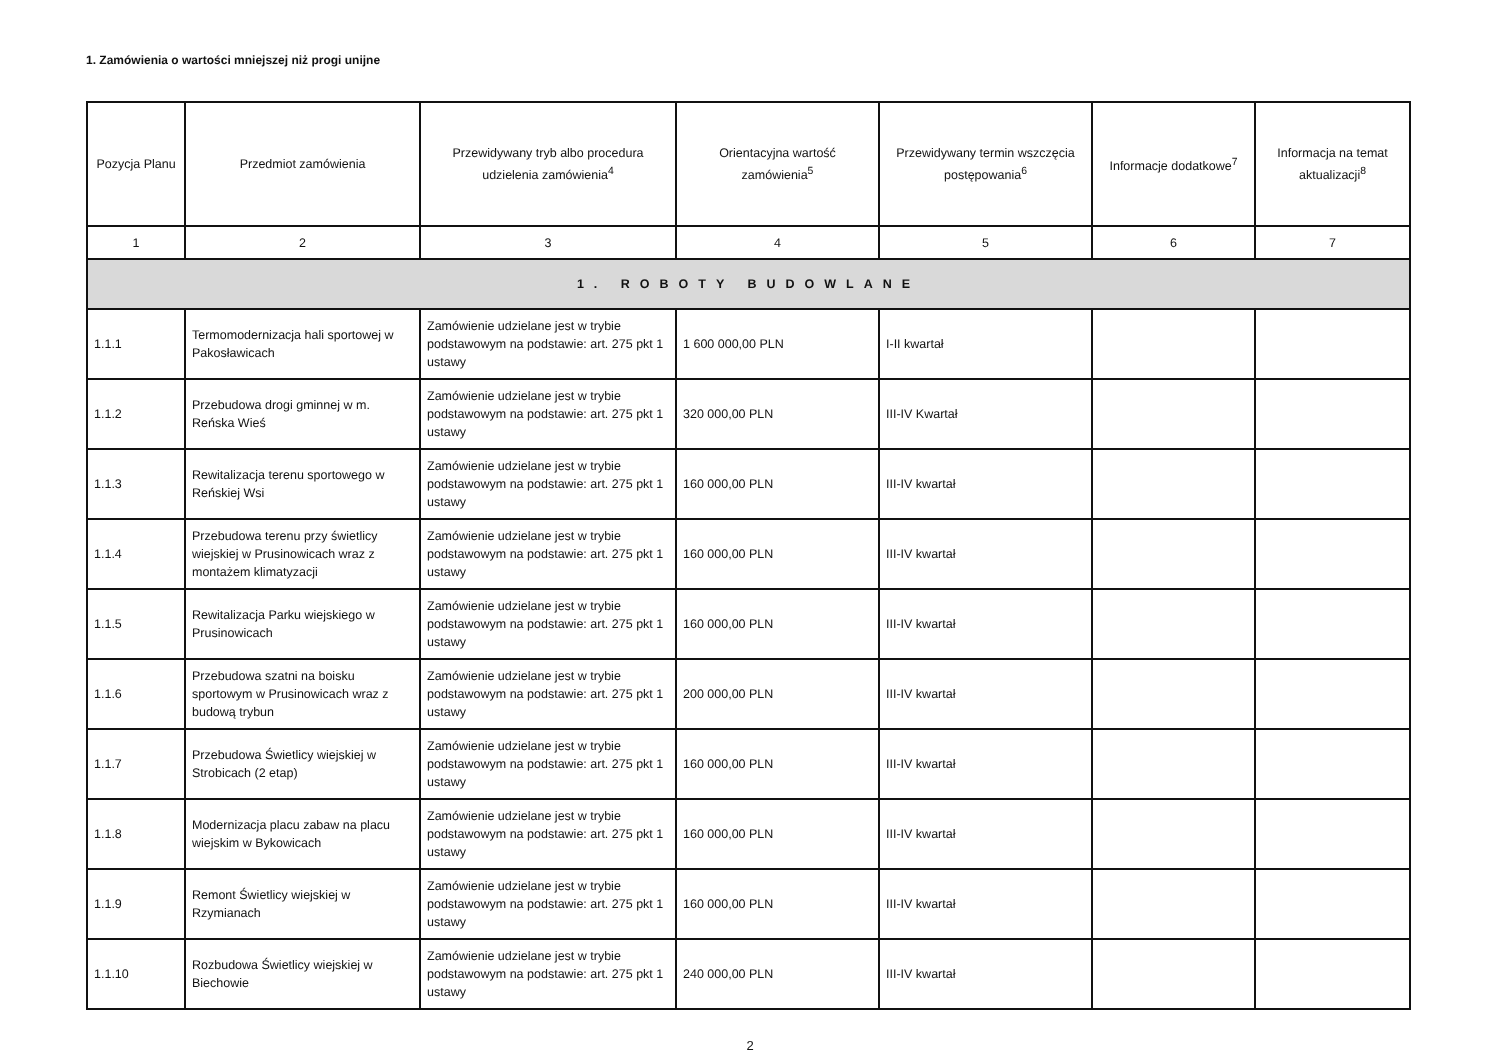1. Zamówienia o wartości mniejszej niż progi unijne
| Pozycja Planu | Przedmiot zamówienia | Przewidywany tryb albo procedura udzielenia zamówienia<sup>4</sup> | Orientacyjna wartość zamówienia<sup>5</sup> | Przewidywany termin wszczęcia postępowania<sup>6</sup> | Informacje dodatkowe<sup>7</sup> | Informacja na temat aktualizacji<sup>8</sup> |
| --- | --- | --- | --- | --- | --- | --- |
| 1 | 2 | 3 | 4 | 5 | 6 | 7 |
| 1. ROBOTY BUDOWLANE | | | | | | |
| 1.1.1 | Termomodernizacja hali sportowej w Pakosławicach | Zamówienie udzielane jest w trybie podstawowym na podstawie: art. 275 pkt 1 ustawy | 1 600 000,00 PLN | I-II kwartał | | |
| 1.1.2 | Przebudowa drogi gminnej w m. Reńska Wieś | Zamówienie udzielane jest w trybie podstawowym na podstawie: art. 275 pkt 1 ustawy | 320 000,00 PLN | III-IV Kwartał | | |
| 1.1.3 | Rewitalizacja terenu sportowego w Reńskiej Wsi | Zamówienie udzielane jest w trybie podstawowym na podstawie: art. 275 pkt 1 ustawy | 160 000,00 PLN | III-IV kwartał | | |
| 1.1.4 | Przebudowa terenu przy świetlicy wiejskiej w Prusinowicach wraz z montażem klimatyzacji | Zamówienie udzielane jest w trybie podstawowym na podstawie: art. 275 pkt 1 ustawy | 160 000,00 PLN | III-IV kwartał | | |
| 1.1.5 | Rewitalizacja Parku wiejskiego w Prusinowicach | Zamówienie udzielane jest w trybie podstawowym na podstawie: art. 275 pkt 1 ustawy | 160 000,00 PLN | III-IV kwartał | | |
| 1.1.6 | Przebudowa szatni na boisku sportowym w Prusinowicach wraz z budową trybun | Zamówienie udzielane jest w trybie podstawowym na podstawie: art. 275 pkt 1 ustawy | 200 000,00 PLN | III-IV kwartał | | |
| 1.1.7 | Przebudowa Świetlicy wiejskiej w Strobicach (2 etap) | Zamówienie udzielane jest w trybie podstawowym na podstawie: art. 275 pkt 1 ustawy | 160 000,00 PLN | III-IV kwartał | | |
| 1.1.8 | Modernizacja placu zabaw na placu wiejskim w Bykowicach | Zamówienie udzielane jest w trybie podstawowym na podstawie: art. 275 pkt 1 ustawy | 160 000,00 PLN | III-IV kwartał | | |
| 1.1.9 | Remont Świetlicy wiejskiej w Rzymianach | Zamówienie udzielane jest w trybie podstawowym na podstawie: art. 275 pkt 1 ustawy | 160 000,00 PLN | III-IV kwartał | | |
| 1.1.10 | Rozbudowa Świetlicy wiejskiej w Biechowie | Zamówienie udzielane jest w trybie podstawowym na podstawie: art. 275 pkt 1 ustawy | 240 000,00 PLN | III-IV kwartał | | |
2